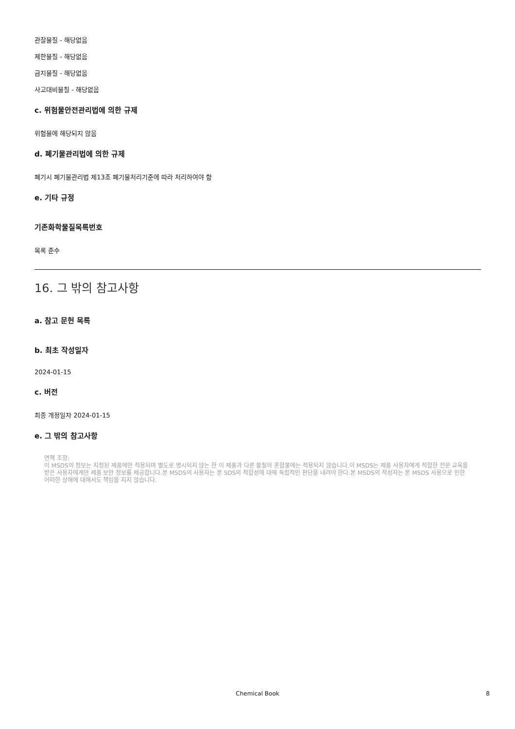관찰물질 - 해당없음
제한물질 - 해당없음
금지물질 - 해당없음
사고대비물질 - 해당없음
c. 위험물안전관리법에 의한 규제
위험물에 해당되지 않음
d. 폐기물관리법에 의한 규제
폐기시 폐기물관리법 제13조 폐기물처리기준에 따라 처리하여야 함
e. 기타 규정
기존화학물질목록번호
목록 준수
16. 그 밖의 참고사항
a. 참고 문헌 목록
b. 최초 작성일자
2024-01-15
c. 버전
최종 개정일자 2024-01-15
e. 그 밖의 참고사항
면책 조항:
이 MSDS의 정보는 지정된 제품에만 적용되며 별도로 명시되지 않는 한 이 제품과 다른 물질의 혼합물에는 적용되지 않습니다.이 MSDS는 제품 사용자에게 적합한 전문 교육을 받은 사용자에게만 제품 보안 정보를 제공합니다.본 MSDS의 사용자는 본 SDS의 적합성에 대해 독립적인 판단을 내려야 한다.본 MSDS의 작성자는 본 MSDS 사용으로 인한 어떠한 상해에 대해서도 책임을 지지 않습니다.
Chemical Book
8